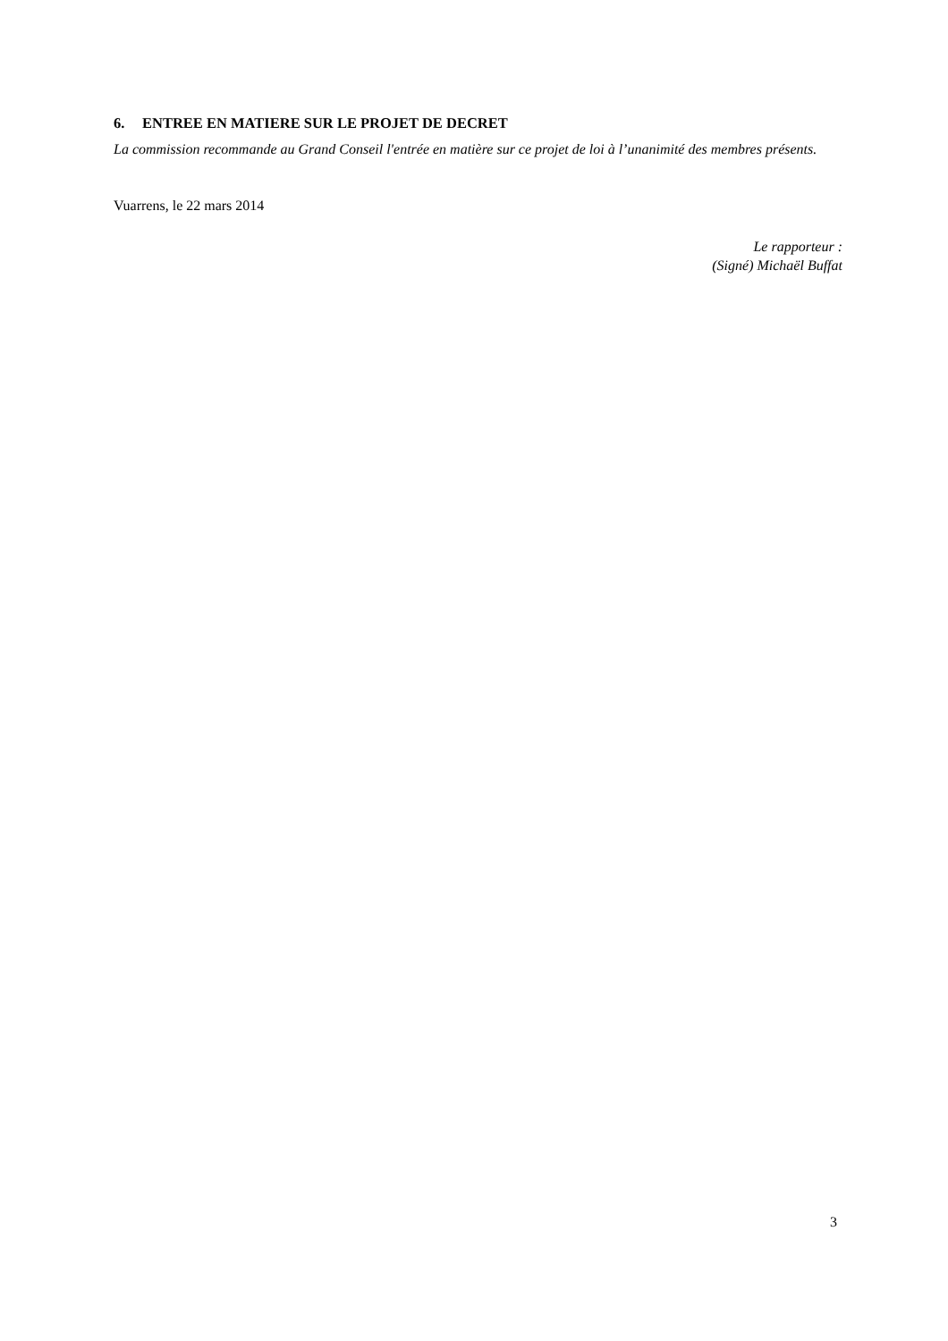6. ENTREE EN MATIERE SUR LE PROJET DE DECRET
La commission recommande au Grand Conseil l'entrée en matière sur ce projet de loi à l’unanimité des membres présents.
Vuarrens, le 22 mars 2014
Le rapporteur :
(Signé) Michaël Buffat
3